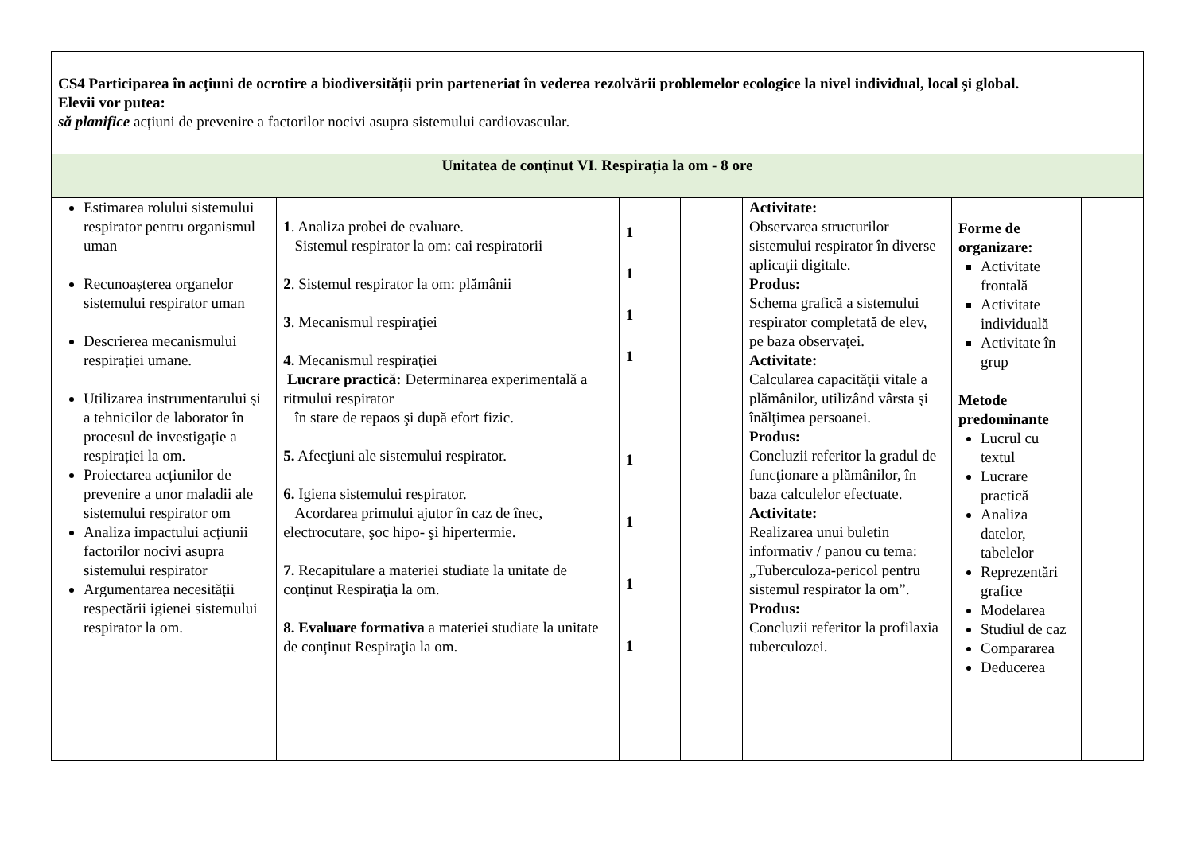| CS4 Participarea în acțiuni de ocrotire a biodiversității prin parteneriat în vederea rezolvării problemelor ecologice la nivel individual, local și global. Elevii vor putea: să planifice acțiuni de prevenire a factorilor nocivi asupra sistemului cardiovascular. | | | | | | |
| Unitatea de conţinut VI. Respirația la om - 8 ore | | | | | | |
| Estimarea rolului sistemului respirator pentru organismul uman Recunoașterea organelor sistemului respirator uman Descrierea mecanismului respirației umane. Utilizarea instrumentarului și a tehnicilor de laborator în procesul de investigație a respirației la om. Proiectarea acțiunilor de prevenire a unor maladii ale sistemului respirator om Analiza impactului acțiunii factorilor nocivi asupra sistemului respirator Argumentarea necesității respectării igienei sistemului respirator la om. | 1 . Analiza probei de evaluare. Sistemul respirator la om: cai respiratorii 2 . Sistemul respirator la om: plămânii 3 . Mecanismul respiraţiei 4. Mecanismul respiraţiei Lucrare practică: Determinarea experimentală a ritmului respirator în stare de repaos şi după efort fizic. 5. Afecţiuni ale sistemului respirator. 6. Igiena sistemului respirator. Acordarea primului ajutor în caz de înec, electrocutare, şoc hipo- şi hipertermie. 7. Recapitulare a materiei studiate la unitate de conținut Respiraţia la om. 8. Evaluare formativa a materiei studiate la unitate de conținut Respiraţia la om. | 1 1 1 1 1 1 1 1 | | Activitate: Observarea structurilor sistemului respirator în diverse aplicaţii digitale. Produs: Schema grafică a sistemului respirator completată de elev, pe baza observaței. Activitate: Calcularea capacităţii vitale a plămânilor, utilizând vârsta şi înălţimea persoanei. Produs: Concluzii referitor la gradul de funcţionare a plămânilor, în baza calculelor efectuate. Activitate: Realizarea unui buletin informativ / panou cu tema: „Tuberculoza-pericol pentru sistemul respirator la om”. Produs: Concluzii referitor la profilaxia tuberculozei. | Forme de organizare: Activitate frontală Activitate individuală Activitate în grup Metode predominante Lucrul cu textul Lucrare practică Analiza datelor, tabelelor Reprezentări grafice Modelarea Studiul de caz Compararea Deducerea | |